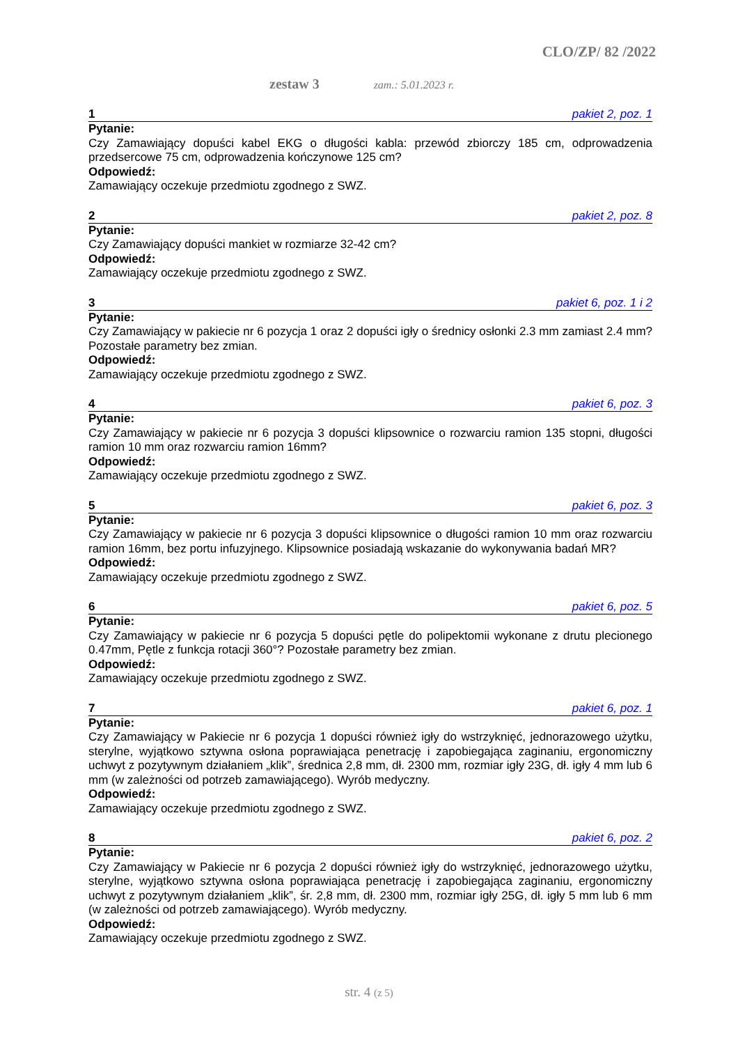CLO/ZP/ 82 /2022
zestaw 3 zam.: 5.01.2023 r.
1 pakiet 2, poz. 1
Pytanie:
Czy Zamawiający dopuści kabel EKG o długości kabla: przewód zbiorczy 185 cm, odprowadzenia przedsercowe 75 cm, odprowadzenia kończynowe 125 cm?
Odpowiedź:
Zamawiający oczekuje przedmiotu zgodnego z SWZ.
2 pakiet 2, poz. 8
Pytanie:
Czy Zamawiający dopuści mankiet w rozmiarze 32-42 cm?
Odpowiedź:
Zamawiający oczekuje przedmiotu zgodnego z SWZ.
3 pakiet 6, poz. 1 i 2
Pytanie:
Czy Zamawiający w pakiecie nr 6 pozycja 1 oraz 2 dopuści igły o średnicy osłonki 2.3 mm zamiast 2.4 mm? Pozostałe parametry bez zmian.
Odpowiedź:
Zamawiający oczekuje przedmiotu zgodnego z SWZ.
4 pakiet 6, poz. 3
Pytanie:
Czy Zamawiający w pakiecie nr 6 pozycja 3 dopuści klipsownice o rozwarciu ramion 135 stopni, długości ramion 10 mm oraz rozwarciu ramion 16mm?
Odpowiedź:
Zamawiający oczekuje przedmiotu zgodnego z SWZ.
5 pakiet 6, poz. 3
Pytanie:
Czy Zamawiający w pakiecie nr 6 pozycja 3 dopuści klipsownice o długości ramion 10 mm oraz rozwarciu ramion 16mm, bez portu infuzyjnego. Klipsownice posiadają wskazanie do wykonywania badań MR?
Odpowiedź:
Zamawiający oczekuje przedmiotu zgodnego z SWZ.
6 pakiet 6, poz. 5
Pytanie:
Czy Zamawiający w pakiecie nr 6 pozycja 5 dopuści pętle do polipektomii wykonane z drutu plecionego 0.47mm, Pętle z funkcja rotacji 360°? Pozostałe parametry bez zmian.
Odpowiedź:
Zamawiający oczekuje przedmiotu zgodnego z SWZ.
7 pakiet 6, poz. 1
Pytanie:
Czy Zamawiający w Pakiecie nr 6 pozycja 1 dopuści również igły do wstrzyknięć, jednorazowego użytku, sterylne, wyjątkowo sztywna osłona poprawiająca penetrację i zapobiegająca zaginaniu, ergonomiczny uchwyt z pozytywnym działaniem „klik”, średnica 2,8 mm, dł. 2300 mm, rozmiar igły 23G, dł. igły 4 mm lub 6 mm (w zależności od potrzeb zamawiającego). Wyrób medyczny.
Odpowiedź:
Zamawiający oczekuje przedmiotu zgodnego z SWZ.
8 pakiet 6, poz. 2
Pytanie:
Czy Zamawiający w Pakiecie nr 6 pozycja 2 dopuści również igły do wstrzyknięć, jednorazowego użytku, sterylne, wyjątkowo sztywna osłona poprawiająca penetrację i zapobiegająca zaginaniu, ergonomiczny uchwyt z pozytywnym działaniem „klik”, śr. 2,8 mm, dł. 2300 mm, rozmiar igły 25G, dł. igły 5 mm lub 6 mm (w zależności od potrzeb zamawiającego). Wyrób medyczny.
Odpowiedź:
Zamawiający oczekuje przedmiotu zgodnego z SWZ.
str. 4 (z 5)